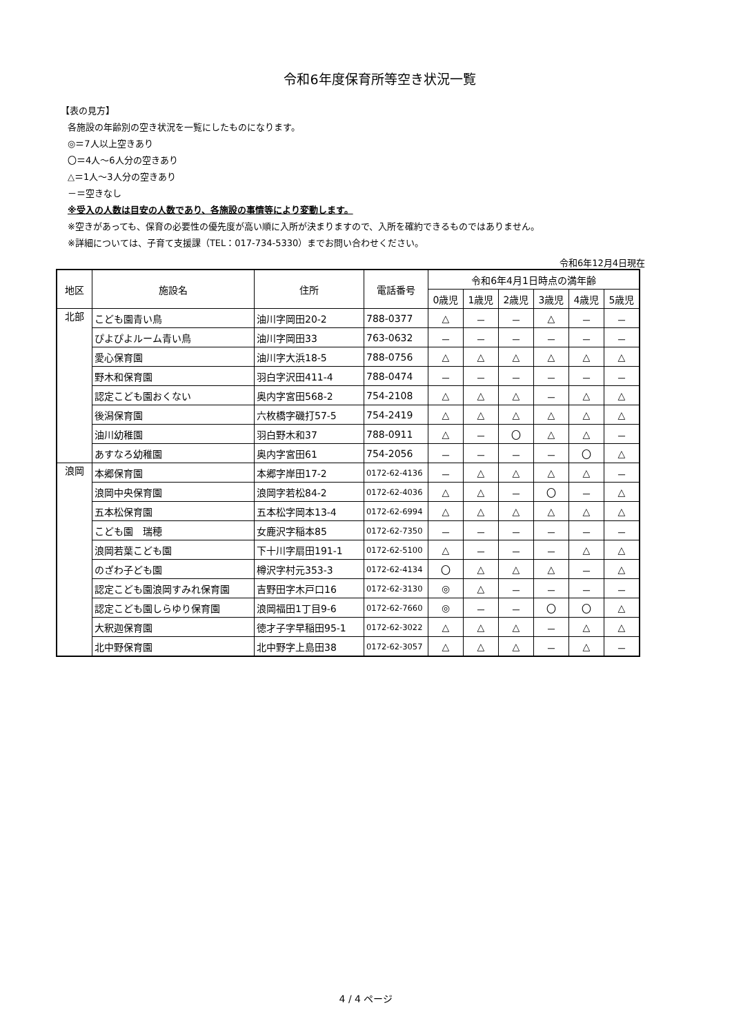令和6年度保育所等空き状況一覧
【表の見方】
各施設の年齢別の空き状況を一覧にしたものになります。
◎＝7人以上空きあり
〇＝4人～6人分の空きあり
△＝1人～3人分の空きあり
－＝空きなし
※受入の人数は目安の人数であり、各施設の事情等により変動します。
※空きがあっても、保育の必要性の優先度が高い順に入所が決まりますので、入所を確約できるものではありません。
※詳細については、子育て支援課（TEL：017-734-5330）までお問い合わせください。
令和6年12月4日現在
| 地区 | 施設名 | 住所 | 電話番号 | 令和6年4月1日時点の満年齢 | | | | | |
| --- | --- | --- | --- | --- | --- | --- | --- | --- | --- |
| | | | | 0歳児 | 1歳児 | 2歳児 | 3歳児 | 4歳児 | 5歳児 |
| 北部 | こども園青い鳥 | 油川字岡田20-2 | 788-0377 | △ | － | － | △ | － | － |
| | ぴよぴよルーム青い鳥 | 油川字岡田33 | 763-0632 | － | － | － | － | － | － |
| | 愛心保育園 | 油川字大浜18-5 | 788-0756 | △ | △ | △ | △ | △ | △ |
| | 野木和保育園 | 羽白字沢田411-4 | 788-0474 | － | － | － | － | － | － |
| | 認定こども園おくない | 奥内字宮田568-2 | 754-2108 | △ | △ | △ | － | △ | △ |
| | 後潟保育園 | 六枚橋字磯打57-5 | 754-2419 | △ | △ | △ | △ | △ | △ |
| | 油川幼稚園 | 羽白野木和37 | 788-0911 | △ | － | 〇 | △ | △ | － |
| | あすなろ幼稚園 | 奥内字宮田61 | 754-2056 | － | － | － | － | 〇 | △ |
| 浪岡 | 本郷保育園 | 本郷字岸田17-2 | 0172-62-4136 | － | △ | △ | △ | △ | － |
| | 浪岡中央保育園 | 浪岡字若松84-2 | 0172-62-4036 | △ | △ | － | 〇 | － | △ |
| | 五本松保育園 | 五本松字岡本13-4 | 0172-62-6994 | △ | △ | △ | △ | △ | △ |
| | こども園 瑞穂 | 女鹿沢字稲本85 | 0172-62-7350 | － | － | － | － | － | － |
| | 浪岡若葉こども園 | 下十川字扇田191-1 | 0172-62-5100 | △ | － | － | － | △ | △ |
| | のざわ子ども園 | 樽沢字村元353-3 | 0172-62-4134 | 〇 | △ | △ | △ | － | △ |
| | 認定こども園浪岡すみれ保育園 | 吉野田字木戸口16 | 0172-62-3130 | ◎ | △ | － | － | － | － |
| | 認定こども園しらゆり保育園 | 浪岡福田1丁目9-6 | 0172-62-7660 | ◎ | － | － | 〇 | 〇 | △ |
| | 大釈迦保育園 | 徳才子字早稲田95-1 | 0172-62-3022 | △ | △ | △ | － | △ | △ |
| | 北中野保育園 | 北中野字上島田38 | 0172-62-3057 | △ | △ | △ | － | △ | － |
4 / 4 ページ